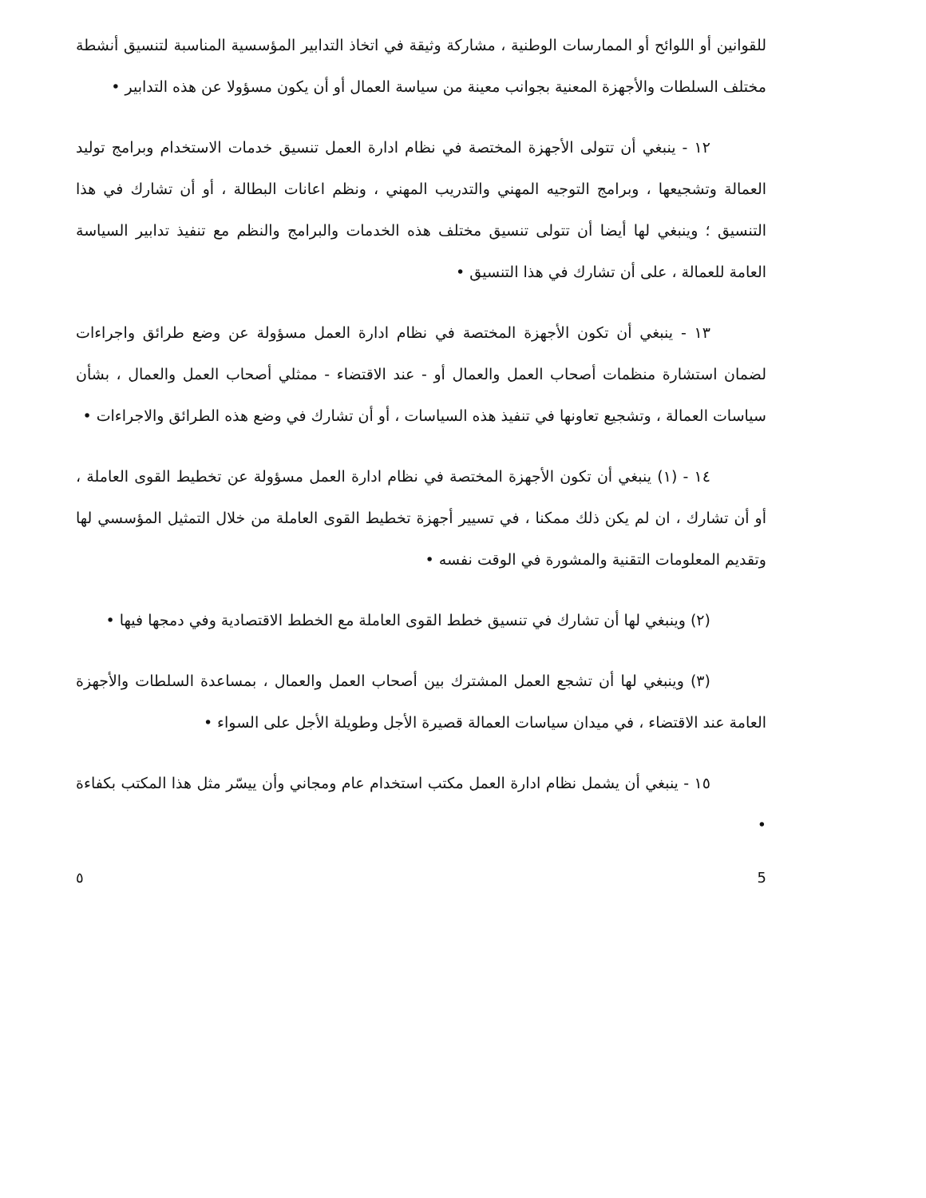للقوانين أو اللوائح أو الممارسات الوطنية ، مشاركة وثيقة في اتخاذ التدابير المؤسسية المناسبة لتنسيق أنشطة مختلف السلطات والأجهزة المعنية بجوانب معينة من سياسة العمال أو أن يكون مسؤولا عن هذه التدابير •
١٢ - ينبغي أن تتولى الأجهزة المختصة في نظام ادارة العمل تنسيق خدمات الاستخدام وبرامج توليد العمالة وتشجيعها ، وبرامج التوجيه المهني والتدريب المهني ، ونظم اعانات البطالة ، أو أن تشارك في هذا التنسيق ؛ وينبغي لها أيضا أن تتولى تنسيق مختلف هذه الخدمات والبرامج والنظم مع تنفيذ تدابير السياسة العامة للعمالة ، على أن تشارك في هذا التنسيق •
١٣ - ينبغي أن تكون الأجهزة المختصة في نظام ادارة العمل مسؤولة عن وضع طرائق واجراءات لضمان استشارة منظمات أصحاب العمل والعمال أو - عند الاقتضاء - ممثلي أصحاب العمل والعمال ، بشأن سياسات العمالة ، وتشجيع تعاونها في تنفيذ هذه السياسات ، أو أن تشارك في وضع هذه الطرائق والاجراءات •
١٤ - (١) ينبغي أن تكون الأجهزة المختصة في نظام ادارة العمل مسؤولة عن تخطيط القوى العاملة ، أو أن تشارك ، ان لم يكن ذلك ممكنا ، في تسيير أجهزة تخطيط القوى العاملة من خلال التمثيل المؤسسي لها وتقديم المعلومات التقنية والمشورة في الوقت نفسه •
(٢) وينبغي لها أن تشارك في تنسيق خطط القوى العاملة مع الخطط الاقتصادية وفي دمجها فيها •
(٣) وينبغي لها أن تشجع العمل المشترك بين أصحاب العمل والعمال ، بمساعدة السلطات والأجهزة العامة عند الاقتضاء ، في ميدان سياسات العمالة قصيرة الأجل وطويلة الأجل على السواء •
١٥ - ينبغي أن يشمل نظام ادارة العمل مكتب استخدام عام ومجاني وأن ييسّر مثل هذا المكتب بكفاءة •
٥ 5